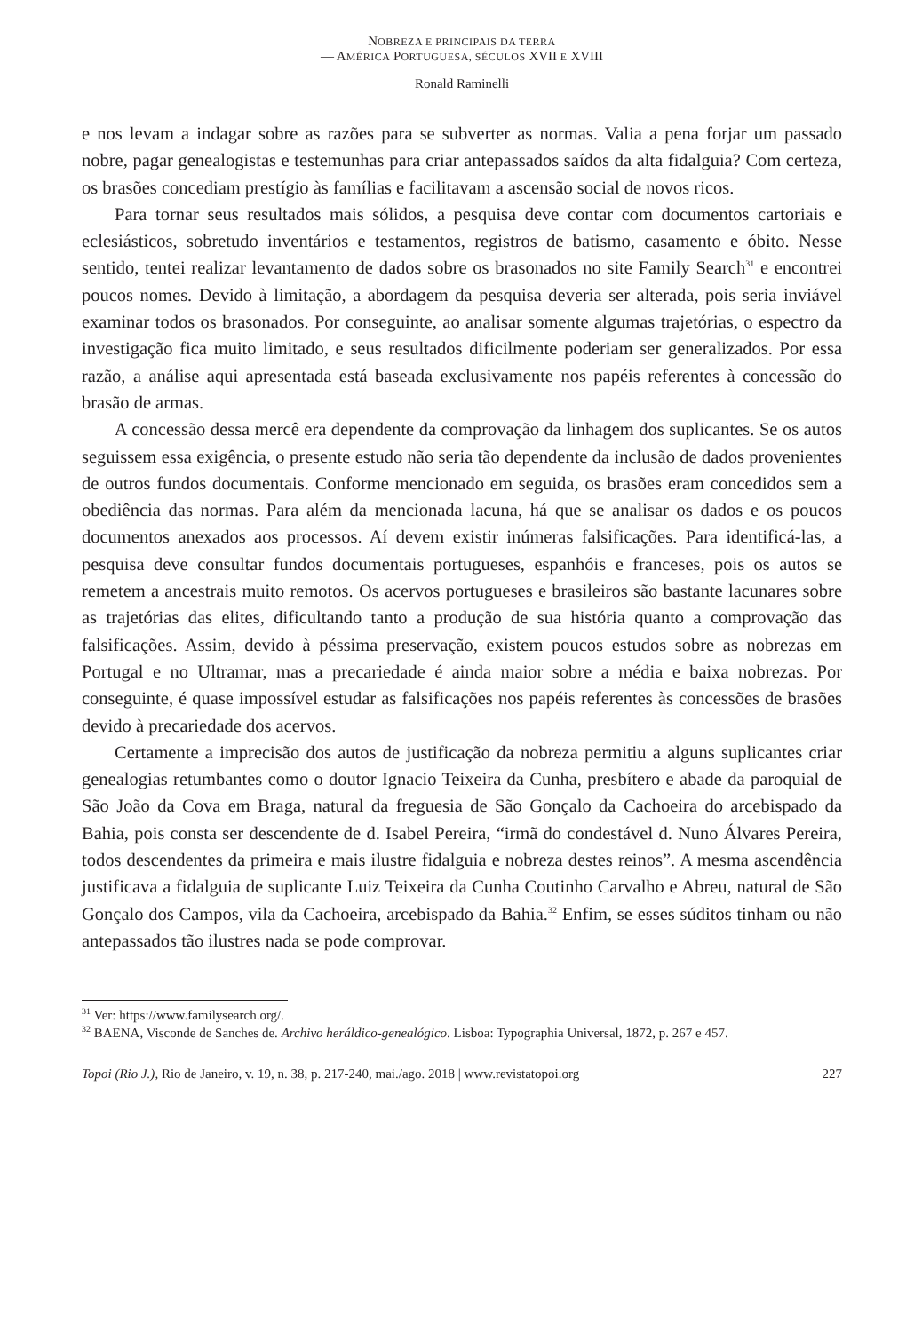NOBREZA E PRINCIPAIS DA TERRA
— AMÉRICA PORTUGUESA, SÉCULOS XVII E XVIII
Ronald Raminelli
e nos levam a indagar sobre as razões para se subverter as normas. Valia a pena forjar um passado nobre, pagar genealogistas e testemunhas para criar antepassados saídos da alta fidalguia? Com certeza, os brasões concediam prestígio às famílias e facilitavam a ascensão social de novos ricos.
Para tornar seus resultados mais sólidos, a pesquisa deve contar com documentos cartoriais e eclesiásticos, sobretudo inventários e testamentos, registros de batismo, casamento e óbito. Nesse sentido, tentei realizar levantamento de dados sobre os brasonados no site Family Search<sup>31</sup> e encontrei poucos nomes. Devido à limitação, a abordagem da pesquisa deveria ser alterada, pois seria inviável examinar todos os brasonados. Por conseguinte, ao analisar somente algumas trajetórias, o espectro da investigação fica muito limitado, e seus resultados dificilmente poderiam ser generalizados. Por essa razão, a análise aqui apresentada está baseada exclusivamente nos papéis referentes à concessão do brasão de armas.
A concessão dessa mercê era dependente da comprovação da linhagem dos suplicantes. Se os autos seguissem essa exigência, o presente estudo não seria tão dependente da inclusão de dados provenientes de outros fundos documentais. Conforme mencionado em seguida, os brasões eram concedidos sem a obediência das normas. Para além da mencionada lacuna, há que se analisar os dados e os poucos documentos anexados aos processos. Aí devem existir inúmeras falsificações. Para identificá-las, a pesquisa deve consultar fundos documentais portugueses, espanhóis e franceses, pois os autos se remetem a ancestrais muito remotos. Os acervos portugueses e brasileiros são bastante lacunares sobre as trajetórias das elites, dificultando tanto a produção de sua história quanto a comprovação das falsificações. Assim, devido à péssima preservação, existem poucos estudos sobre as nobrezas em Portugal e no Ultramar, mas a precariedade é ainda maior sobre a média e baixa nobrezas. Por conseguinte, é quase impossível estudar as falsificações nos papéis referentes às concessões de brasões devido à precariedade dos acervos.
Certamente a imprecisão dos autos de justificação da nobreza permitiu a alguns suplicantes criar genealogias retumbantes como o doutor Ignacio Teixeira da Cunha, presbítero e abade da paroquial de São João da Cova em Braga, natural da freguesia de São Gonçalo da Cachoeira do arcebispado da Bahia, pois consta ser descendente de d. Isabel Pereira, “irmã do condestável d. Nuno Álvares Pereira, todos descendentes da primeira e mais ilustre fidalguia e nobreza destes reinos”. A mesma ascendência justificava a fidalguia de suplicante Luiz Teixeira da Cunha Coutinho Carvalho e Abreu, natural de São Gonçalo dos Campos, vila da Cachoeira, arcebispado da Bahia.<sup>32</sup> Enfim, se esses súditos tinham ou não antepassados tão ilustres nada se pode comprovar.
<sup>31</sup> Ver: https://www.familysearch.org/.
<sup>32</sup> BAENA, Visconde de Sanches de. Archivo heráldico-genealógico. Lisboa: Typographia Universal, 1872, p. 267 e 457.
Topoi (Rio J.), Rio de Janeiro, v. 19, n. 38, p. 217-240, mai./ago. 2018 | www.revistatopoi.org 227